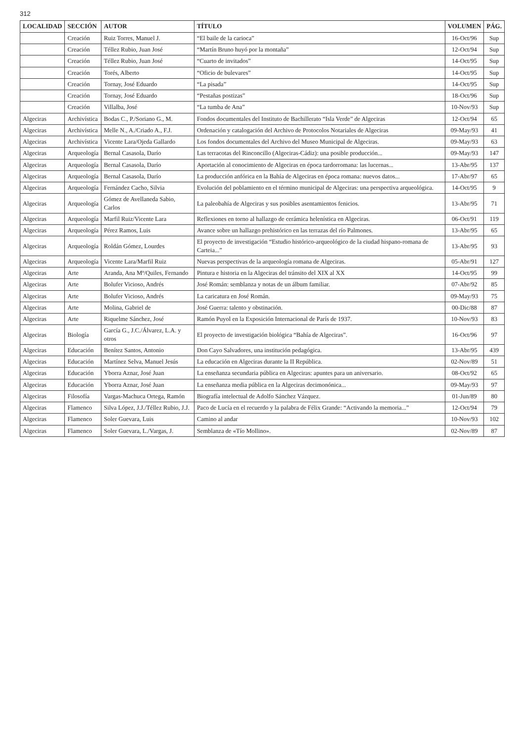312
| LOCALIDAD | SECCIÓN | AUTOR | TÍTULO | VOLUMEN | PÁG. |
| --- | --- | --- | --- | --- | --- |
| | Creación | Ruiz Torres, Manuel J. | “El baile de la carioca” | 16-Oct/96 | Sup |
| | Creación | Téllez Rubio, Juan José | “Martín Bruno huyó por la montaña” | 12-Oct/94 | Sup |
| | Creación | Téllez Rubio, Juan José | “Cuarto de invitados” | 14-Oct/95 | Sup |
| | Creación | Torés, Alberto | “Oficio de bulevares” | 14-Oct/95 | Sup |
| | Creación | Tornay, José Eduardo | “La pisada” | 14-Oct/95 | Sup |
| | Creación | Tornay, José Eduardo | “Pestañas postizas” | 18-Oct/96 | Sup |
| | Creación | Villalba, José | “La tumba de Ana” | 10-Nov/93 | Sup |
| Algeciras | Archivística | Bodas C., P./Soriano G., M. | Fondos documentales del Instituto de Bachillerato “Isla Verde” de Algeciras | 12-Oct/94 | 65 |
| Algeciras | Archivística | Melle N., A./Criado A., F.J. | Ordenación y catalogación del Archivo de Protocolos Notariales de Algeciras | 09-May/93 | 41 |
| Algeciras | Archivística | Vicente Lara/Ojeda Gallardo | Los fondos documentales del Archivo del Museo Municipal de Algeciras. | 09-May/93 | 63 |
| Algeciras | Arqueología | Bernal Casasola, Darío | Las terracotas del Rinconcillo (Algeciras-Cádiz): una posible producción... | 09-May/93 | 147 |
| Algeciras | Arqueología | Bernal Casasola, Darío | Aportación al conocimiento de Algeciras en época tardorromana: las lucernas... | 13-Abr/95 | 137 |
| Algeciras | Arqueología | Bernal Casasola, Darío | La producción anfórica en la Bahía de Algeciras en época romana: nuevos datos... | 17-Abr/97 | 65 |
| Algeciras | Arqueología | Fernández Cacho, Silvia | Evolución del poblamiento en el término municipal de Algeciras: una perspectiva arqueológica. | 14-Oct/95 | 9 |
| Algeciras | Arqueología | Gómez de Avellaneda Sabio, Carlos | La paleobahía de Algeciras y sus posibles asentamientos fenicios. | 13-Abr/95 | 71 |
| Algeciras | Arqueología | Marfil Ruiz/Vicente Lara | Reflexiones en torno al hallazgo de cerámica helenística en Algeciras. | 06-Oct/91 | 119 |
| Algeciras | Arqueología | Pérez Ramos, Luis | Avance sobre un hallazgo prehistórico en las terrazas del río Palmones. | 13-Abr/95 | 65 |
| Algeciras | Arqueología | Roldán Gómez, Lourdes | El proyecto de investigación “Estudio histórico-arqueológico de la ciudad hispano-romana de Carteia...” | 13-Abr/95 | 93 |
| Algeciras | Arqueología | Vicente Lara/Marfil Ruiz | Nuevas perspectivas de la arqueología romana de Algeciras. | 05-Abr/91 | 127 |
| Algeciras | Arte | Aranda, Ana Mª/Quiles, Fernando | Pintura e historia en la Algeciras del tránsito del XIX al XX | 14-Oct/95 | 99 |
| Algeciras | Arte | Bolufer Vicioso, Andrés | José Román: semblanza y notas de un álbum familiar. | 07-Abr/92 | 85 |
| Algeciras | Arte | Bolufer Vicioso, Andrés | La caricatura en José Román. | 09-May/93 | 75 |
| Algeciras | Arte | Molina, Gabriel de | José Guerra: talento y obstinación. | 00-Dic/88 | 87 |
| Algeciras | Arte | Riquelme Sánchez, José | Ramón Puyol en la Exposición Internacional de París de 1937. | 10-Nov/93 | 83 |
| Algeciras | Biología | García G., J.C./Álvarez, L.A. y otros | El proyecto de investigación biológica “Bahía de Algeciras”. | 16-Oct/96 | 97 |
| Algeciras | Educación | Benítez Santos, Antonio | Don Cayo Salvadores, una institución pedagógica. | 13-Abr/95 | 439 |
| Algeciras | Educación | Martínez Selva, Manuel Jesús | La educación en Algeciras durante la II República. | 02-Nov/89 | 51 |
| Algeciras | Educación | Yborra Aznar, José Juan | La enseñanza secundaria pública en Algeciras: apuntes para un aniversario. | 08-Oct/92 | 65 |
| Algeciras | Educación | Yborra Aznar, José Juan | La enseñanza media pública en la Algeciras decimonónica... | 09-May/93 | 97 |
| Algeciras | Filosofía | Vargas-Machuca Ortega, Ramón | Biografía intelectual de Adolfo Sánchez Vázquez. | 01-Jun/89 | 80 |
| Algeciras | Flamenco | Silva López, J.J./Téllez Rubio, J.J. | Paco de Lucía en el recuerdo y la palabra de Félix Grande: “Activando la memoria...” | 12-Oct/94 | 79 |
| Algeciras | Flamenco | Soler Guevara, Luis | Camino al andar | 10-Nov/93 | 102 |
| Algeciras | Flamenco | Soler Guevara, L./Vargas, J. | Semblanza de «Tío Mollino». | 02-Nov/89 | 87 |